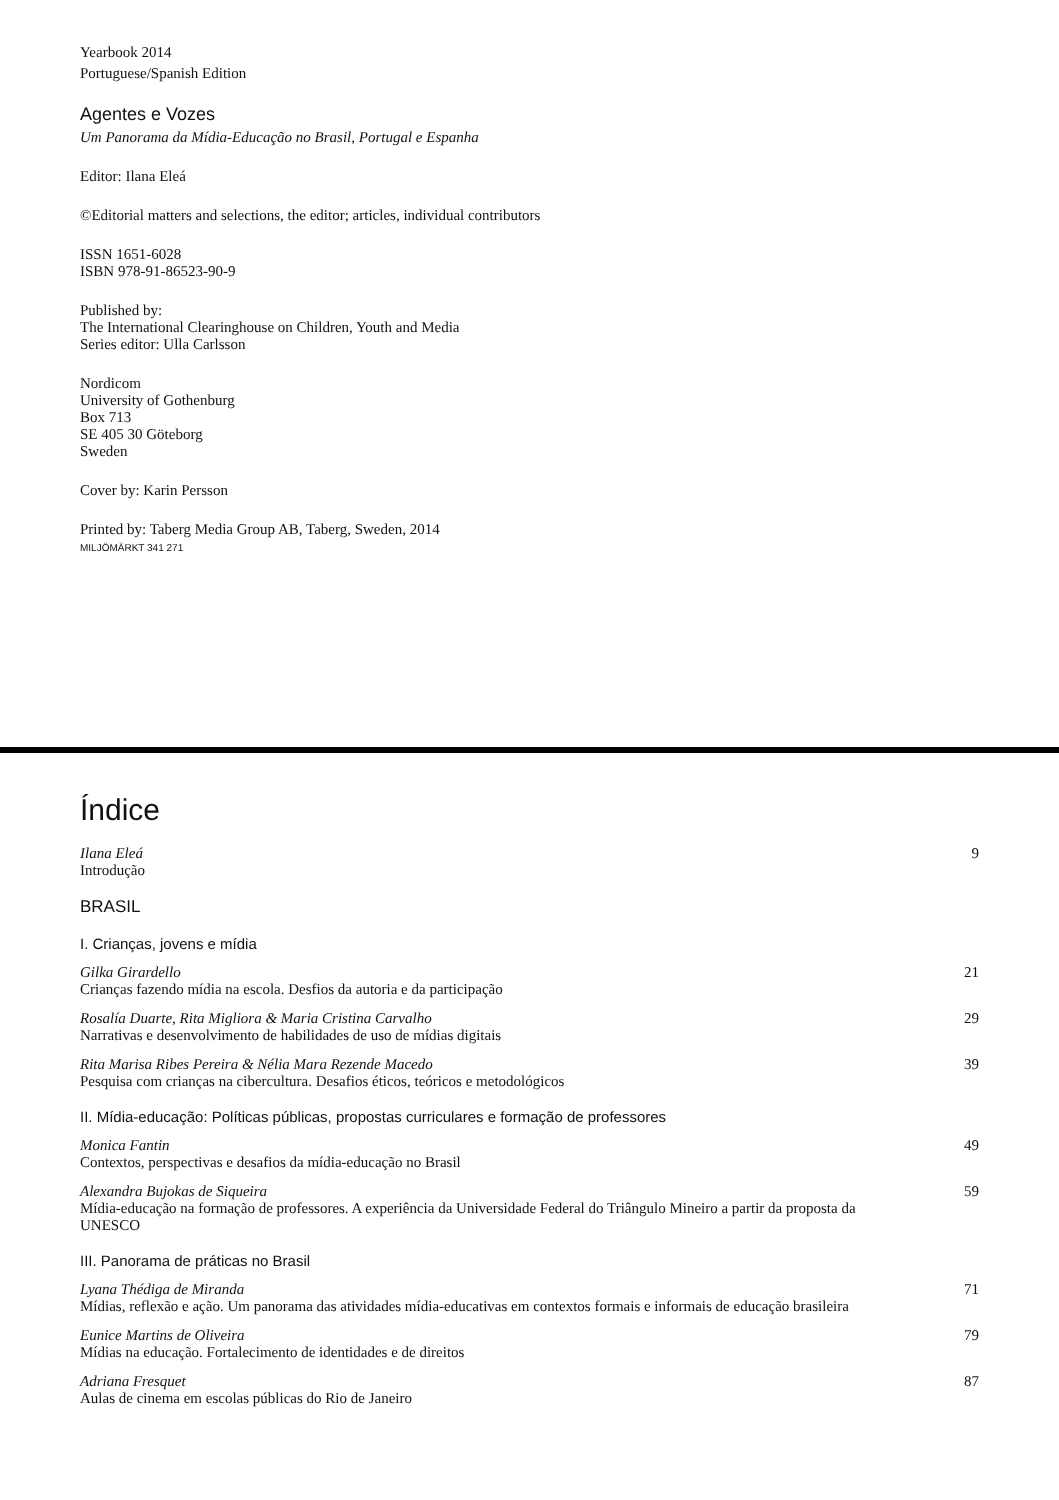Yearbook 2014
Portuguese/Spanish Edition
Agentes e Vozes
Um Panorama da Mídia-Educação no Brasil, Portugal e Espanha
Editor: Ilana Eleá
©Editorial matters and selections, the editor; articles, individual contributors
ISSN 1651-6028
ISBN 978-91-86523-90-9
Published by:
The International Clearinghouse on Children, Youth and Media
Series editor: Ulla Carlsson
Nordicom
University of Gothenburg
Box 713
SE 405 30 Göteborg
Sweden
Cover by: Karin Persson
Printed by: Taberg Media Group AB, Taberg, Sweden, 2014
MILJÖMÄRKT 341 271
Índice
Ilana Eleá
Introdução
9
BRASIL
I. Crianças, jovens e mídia
Gilka Girardello
Crianças fazendo mídia na escola. Desfios da autoria e da participação
21
Rosalía Duarte, Rita Migliora & Maria Cristina Carvalho
Narrativas e desenvolvimento de habilidades de uso de mídias digitais
29
Rita Marisa Ribes Pereira & Nélia Mara Rezende Macedo
Pesquisa com crianças na cibercultura. Desafios éticos, teóricos e metodológicos
39
II. Mídia-educação: Políticas públicas, propostas curriculares e formação de professores
Monica Fantin
Contextos, perspectivas e desafios da mídia-educação no Brasil
49
Alexandra Bujokas de Siqueira
Mídia-educação na formação de professores. A experiência da Universidade Federal do Triângulo Mineiro a partir da proposta da UNESCO
59
III. Panorama de práticas no Brasil
Lyana Thédiga de Miranda
Mídias, reflexão e ação. Um panorama das atividades mídia-educativas em contextos formais e informais de educação brasileira
71
Eunice Martins de Oliveira
Mídias na educação. Fortalecimento de identidades e de direitos
79
Adriana Fresquet
Aulas de cinema em escolas públicas do Rio de Janeiro
87